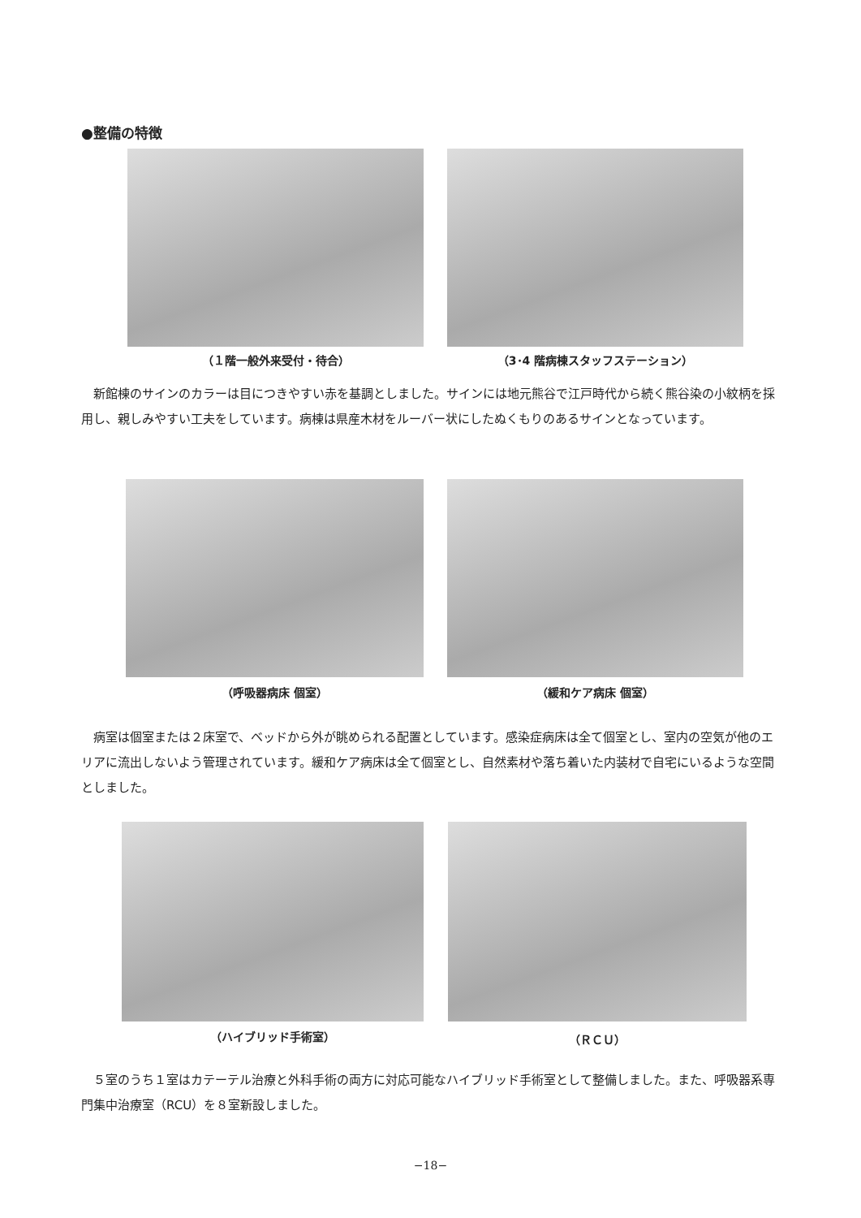●整備の特徴
（１階一般外来受付・待合） （3･4 階病棟スタッフステーション）
新館棟のサインのカラーは目につきやすい赤を基調としました。サインには地元熊谷で江戸時代から続く熊谷染の小紋柄を採用し、親しみやすい工夫をしています。病棟は県産木材をルーバー状にしたぬくもりのあるサインとなっています。
（呼吸器病床 個室） （緩和ケア病床 個室）
病室は個室または２床室で、ベッドから外が眺められる配置としています。感染症病床は全て個室とし、室内の空気が他のエリアに流出しないよう管理されています。緩和ケア病床は全て個室とし、自然素材や落ち着いた内装材で自宅にいるような空間としました。
（ハイブリッド手術室） （ＲＣＵ）
５室のうち１室はカテーテル治療と外科手術の両方に対応可能なハイブリッド手術室として整備しました。また、呼吸器系専門集中治療室（RCU）を８室新設しました。
−18−